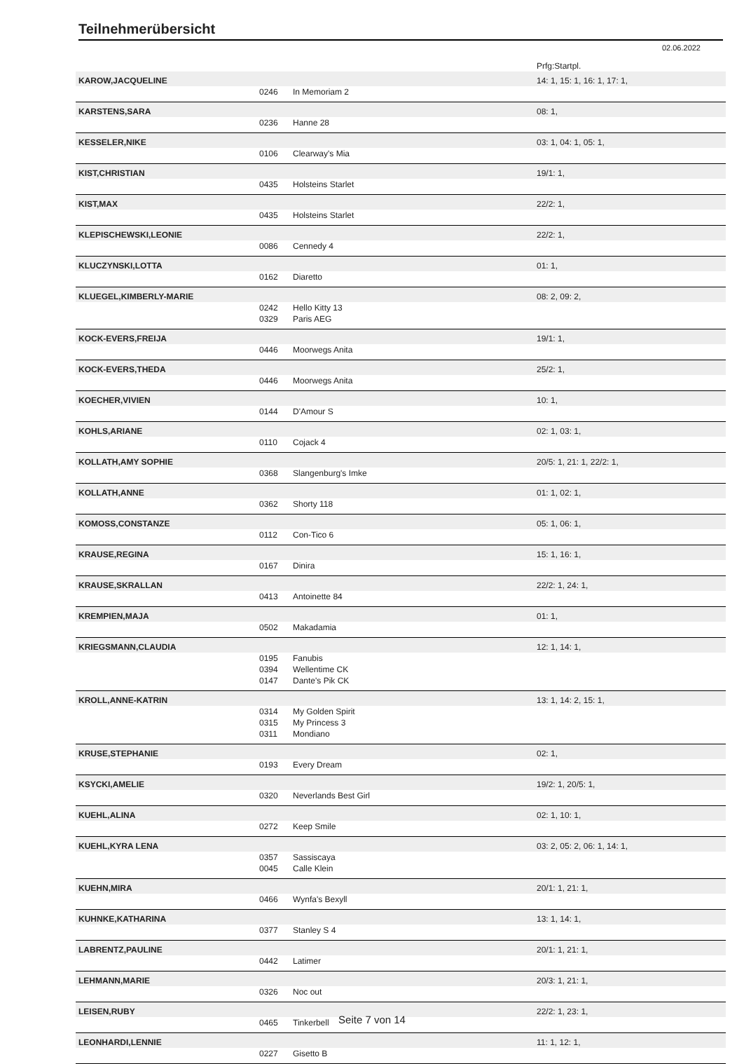Teilnehmerübersicht
02.06.2022
| | | | Prfg:Startpl. |
| KAROW,JACQUELINE | | | 14: 1, 15: 1, 16: 1, 17: 1, |
| | 0246 | In Memoriam 2 | |
| KARSTENS,SARA | | | 08: 1, |
| | 0236 | Hanne 28 | |
| KESSELER,NIKE | | | 03: 1, 04: 1, 05: 1, |
| | 0106 | Clearway's Mia | |
| KIST,CHRISTIAN | | | 19/1: 1, |
| | 0435 | Holsteins Starlet | |
| KIST,MAX | | | 22/2: 1, |
| | 0435 | Holsteins Starlet | |
| KLEPISCHEWSKI,LEONIE | | | 22/2: 1, |
| | 0086 | Cennedy 4 | |
| KLUCZYNSKI,LOTTA | | | 01: 1, |
| | 0162 | Diaretto | |
| KLUEGEL,KIMBERLY-MARIE | | | 08: 2, 09: 2, |
| | 0242 | Hello Kitty 13 | |
| | 0329 | Paris AEG | |
| KOCK-EVERS,FREIJA | | | 19/1: 1, |
| | 0446 | Moorwegs Anita | |
| KOCK-EVERS,THEDA | | | 25/2: 1, |
| | 0446 | Moorwegs Anita | |
| KOECHER,VIVIEN | | | 10: 1, |
| | 0144 | D'Amour S | |
| KOHLS,ARIANE | | | 02: 1, 03: 1, |
| | 0110 | Cojack 4 | |
| KOLLATH,AMY SOPHIE | | | 20/5: 1, 21: 1, 22/2: 1, |
| | 0368 | Slangenburg's Imke | |
| KOLLATH,ANNE | | | 01: 1, 02: 1, |
| | 0362 | Shorty 118 | |
| KOMOSS,CONSTANZE | | | 05: 1, 06: 1, |
| | 0112 | Con-Tico 6 | |
| KRAUSE,REGINA | | | 15: 1, 16: 1, |
| | 0167 | Dinira | |
| KRAUSE,SKRALLAN | | | 22/2: 1, 24: 1, |
| | 0413 | Antoinette 84 | |
| KREMPIEN,MAJA | | | 01: 1, |
| | 0502 | Makadamia | |
| KRIEGSMANN,CLAUDIA | | | 12: 1, 14: 1, |
| | 0195 | Fanubis | |
| | 0394 | Wellentime CK | |
| | 0147 | Dante's Pik CK | |
| KROLL,ANNE-KATRIN | | | 13: 1, 14: 2, 15: 1, |
| | 0314 | My Golden Spirit | |
| | 0315 | My Princess 3 | |
| | 0311 | Mondiano | |
| KRUSE,STEPHANIE | | | 02: 1, |
| | 0193 | Every Dream | |
| KSYCKI,AMELIE | | | 19/2: 1, 20/5: 1, |
| | 0320 | Neverlands Best Girl | |
| KUEHL,ALINA | | | 02: 1, 10: 1, |
| | 0272 | Keep Smile | |
| KUEHL,KYRA LENA | | | 03: 2, 05: 2, 06: 1, 14: 1, |
| | 0357 | Sassiscaya | |
| | 0045 | Calle Klein | |
| KUEHN,MIRA | | | 20/1: 1, 21: 1, |
| | 0466 | Wynfa's Bexyll | |
| KUHNKE,KATHARINA | | | 13: 1, 14: 1, |
| | 0377 | Stanley S 4 | |
| LABRENTZ,PAULINE | | | 20/1: 1, 21: 1, |
| | 0442 | Latimer | |
| LEHMANN,MARIE | | | 20/3: 1, 21: 1, |
| | 0326 | Noc out | |
| LEISEN,RUBY | | | 22/2: 1, 23: 1, |
| | 0465 | Tinkerbell | |
| LEONHARDI,LENNIE | | | 11: 1, 12: 1, |
| | 0227 | Gisetto B | |
Seite 7 von 14